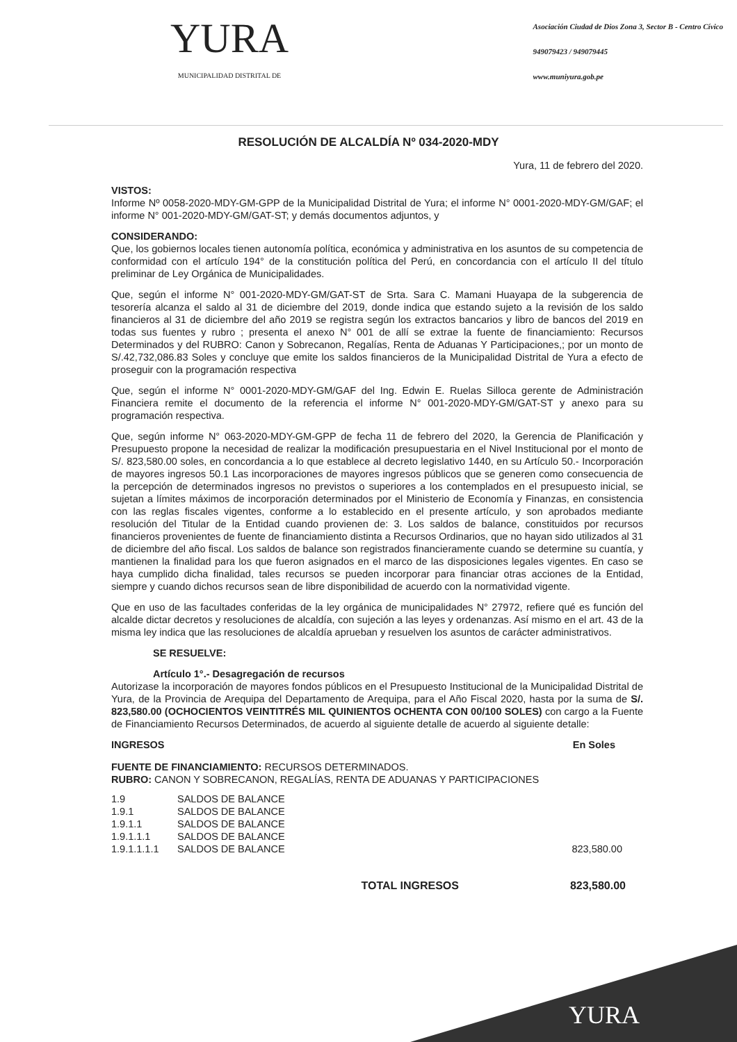YURA
MUNICIPALIDAD DISTRITAL DE
Asociación Ciudad de Dios Zona 3, Sector B - Centro Cívico
949079423 / 949079445
www.muniyura.gob.pe
RESOLUCIÓN DE ALCALDÍA Nº 034-2020-MDY
Yura, 11 de febrero del 2020.
VISTOS:
Informe Nº 0058-2020-MDY-GM-GPP de la Municipalidad Distrital de Yura; el informe N° 0001-2020-MDY-GM/GAF; el informe N° 001-2020-MDY-GM/GAT-ST; y demás documentos adjuntos, y
CONSIDERANDO:
Que, los gobiernos locales tienen autonomía política, económica y administrativa en los asuntos de su competencia de conformidad con el artículo 194° de la constitución política del Perú, en concordancia con el artículo II del título preliminar de Ley Orgánica de Municipalidades.
Que, según el informe N° 001-2020-MDY-GM/GAT-ST de Srta. Sara C. Mamani Huayapa de la subgerencia de tesorería alcanza el saldo al 31 de diciembre del 2019, donde indica que estando sujeto a la revisión de los saldo financieros al 31 de diciembre del año 2019 se registra según los extractos bancarios y libro de bancos del 2019 en todas sus fuentes y rubro ; presenta el anexo N° 001 de allí se extrae la fuente de financiamiento: Recursos Determinados y del RUBRO: Canon y Sobrecanon, Regalías, Renta de Aduanas Y Participaciones,; por un monto de S/.42,732,086.83 Soles y concluye que emite los saldos financieros de la Municipalidad Distrital de Yura a efecto de proseguir con la programación respectiva
Que, según el informe N° 0001-2020-MDY-GM/GAF del Ing. Edwin E. Ruelas Silloca gerente de Administración Financiera remite el documento de la referencia el informe N° 001-2020-MDY-GM/GAT-ST y anexo para su programación respectiva.
Que, según informe N° 063-2020-MDY-GM-GPP de fecha 11 de febrero del 2020, la Gerencia de Planificación y Presupuesto propone la necesidad de realizar la modificación presupuestaria en el Nivel Institucional por el monto de S/. 823,580.00 soles, en concordancia a lo que establece al decreto legislativo 1440, en su Artículo 50.- Incorporación de mayores ingresos 50.1 Las incorporaciones de mayores ingresos públicos que se generen como consecuencia de la percepción de determinados ingresos no previstos o superiores a los contemplados en el presupuesto inicial, se sujetan a límites máximos de incorporación determinados por el Ministerio de Economía y Finanzas, en consistencia con las reglas fiscales vigentes, conforme a lo establecido en el presente artículo, y son aprobados mediante resolución del Titular de la Entidad cuando provienen de: 3. Los saldos de balance, constituidos por recursos financieros provenientes de fuente de financiamiento distinta a Recursos Ordinarios, que no hayan sido utilizados al 31 de diciembre del año fiscal. Los saldos de balance son registrados financieramente cuando se determine su cuantía, y mantienen la finalidad para los que fueron asignados en el marco de las disposiciones legales vigentes. En caso se haya cumplido dicha finalidad, tales recursos se pueden incorporar para financiar otras acciones de la Entidad, siempre y cuando dichos recursos sean de libre disponibilidad de acuerdo con la normatividad vigente.
Que en uso de las facultades conferidas de la ley orgánica de municipalidades N° 27972, refiere qué es función del alcalde dictar decretos y resoluciones de alcaldía, con sujeción a las leyes y ordenanzas. Así mismo en el art. 43 de la misma ley indica que las resoluciones de alcaldía aprueban y resuelven los asuntos de carácter administrativos.
SE RESUELVE:
Artículo 1°.- Desagregación de recursos
Autorizase la incorporación de mayores fondos públicos en el Presupuesto Institucional de la Municipalidad Distrital de Yura, de la Provincia de Arequipa del Departamento de Arequipa, para el Año Fiscal 2020, hasta por la suma de S/. 823,580.00 (OCHOCIENTOS VEINTITRÉS MIL QUINIENTOS OCHENTA CON 00/100 SOLES) con cargo a la Fuente de Financiamiento Recursos Determinados, de acuerdo al siguiente detalle de acuerdo al siguiente detalle:
INGRESOS En Soles
FUENTE DE FINANCIAMIENTO: RECURSOS DETERMINADOS.
RUBRO: CANON Y SOBRECANON, REGALÍAS, RENTA DE ADUANAS Y PARTICIPACIONES
1.9 SALDOS DE BALANCE
1.9.1 SALDOS DE BALANCE
1.9.1.1 SALDOS DE BALANCE
1.9.1.1.1 SALDOS DE BALANCE
1.9.1.1.1.1 SALDOS DE BALANCE 823,580.00
TOTAL INGRESOS 823,580.00
YURA